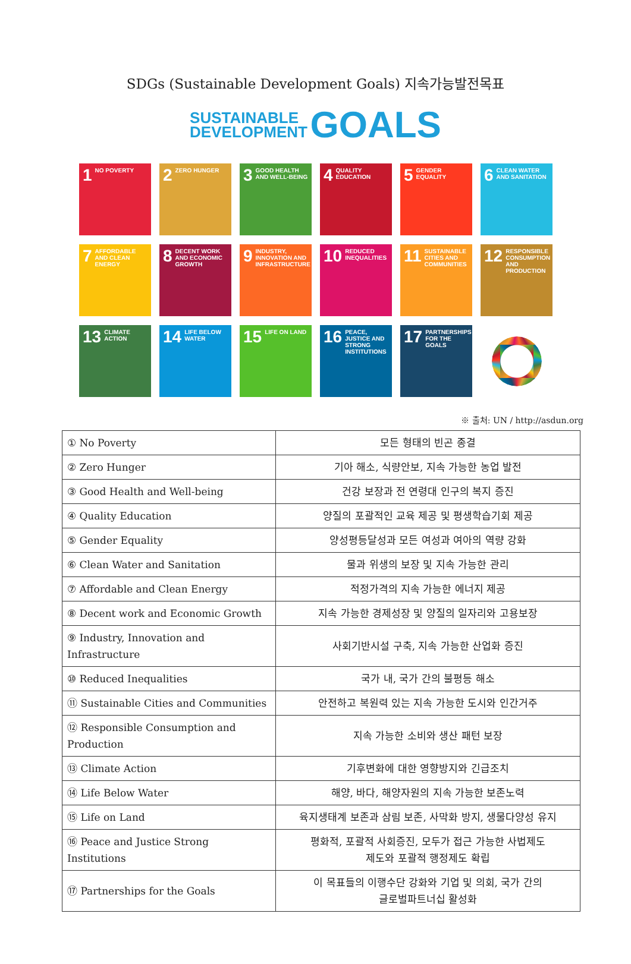SDGs (Sustainable Development Goals) 지속가능발전목표
SUSTAINABLE
DEVELOPMENT GOALS
1 NO POVERTY
2 ZERO HUNGER
3 GOOD HEALTH AND WELL-BEING
4 QUALITY EDUCATION
5 GENDER EQUALITY
6 CLEAN WATER AND SANITATION
7 AFFORDABLE AND CLEAN ENERGY
8 DECENT WORK AND ECONOMIC GROWTH
9 INDUSTRY, INNOVATION AND INFRASTRUCTURE
10 REDUCED INEQUALITIES
11 SUSTAINABLE CITIES AND COMMUNITIES
12 RESPONSIBLE CONSUMPTION AND PRODUCTION
13 CLIMATE ACTION
14 LIFE BELOW WATER
15 LIFE ON LAND
16 PEACE, JUSTICE AND STRONG INSTITUTIONS
17 PARTNERSHIPS FOR THE GOALS
※ 출처: UN / http://asdun.org
| ① No Poverty | 모든 형태의 빈곤 종결 |
| ② Zero Hunger | 기아 해소, 식량안보, 지속 가능한 농업 발전 |
| ③ Good Health and Well-being | 건강 보장과 전 연령대 인구의 복지 증진 |
| ④ Quality Education | 양질의 포괄적인 교육 제공 및 평생학습기회 제공 |
| ⑤ Gender Equality | 양성평등달성과 모든 여성과 여아의 역량 강화 |
| ⑥ Clean Water and Sanitation | 물과 위생의 보장 및 지속 가능한 관리 |
| ⑦ Affordable and Clean Energy | 적정가격의 지속 가능한 에너지 제공 |
| ⑧ Decent work and Economic Growth | 지속 가능한 경제성장 및 양질의 일자리와 고용보장 |
| ⑨ Industry, Innovation and Infrastructure | 사회기반시설 구축, 지속 가능한 산업화 증진 |
| ⑩ Reduced Inequalities | 국가 내, 국가 간의 불평등 해소 |
| ⑪ Sustainable Cities and Communities | 안전하고 복원력 있는 지속 가능한 도시와 인간거주 |
| ⑫ Responsible Consumption and Production | 지속 가능한 소비와 생산 패턴 보장 |
| ⑬ Climate Action | 기후변화에 대한 영향방지와 긴급조치 |
| ⑭ Life Below Water | 해양, 바다, 해양자원의 지속 가능한 보존노력 |
| ⑮ Life on Land | 육지생태계 보존과 삼림 보존, 사막화 방지, 생물다양성 유지 |
| ⑯ Peace and Justice Strong Institutions | 평화적, 포괄적 사회증진, 모두가 접근 가능한 사법제도 제도와 포괄적 행정제도 확립 |
| ⑰ Partnerships for the Goals | 이 목표들의 이행수단 강화와 기업 및 의회, 국가 간의 글로벌파트너십 활성화 |